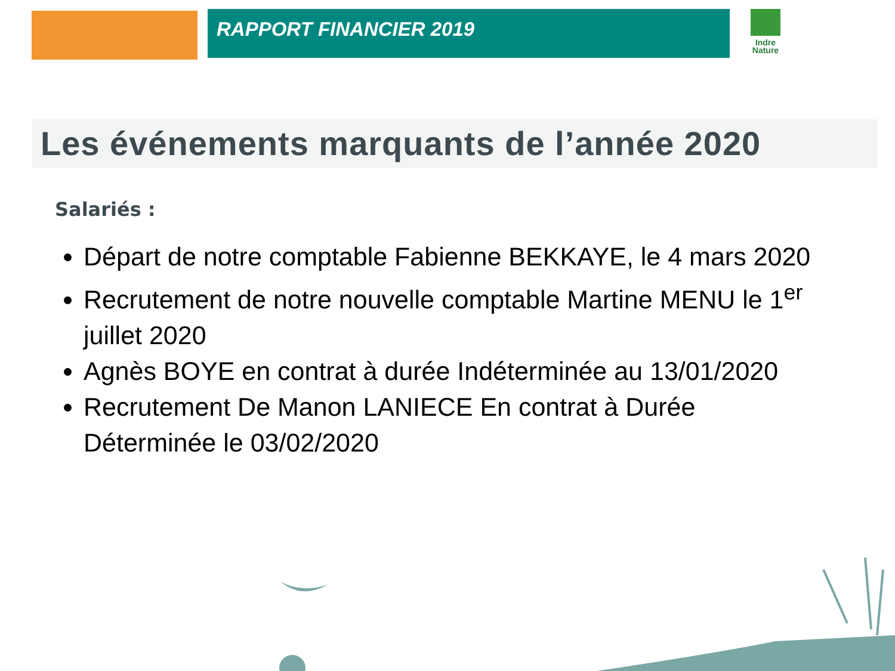RAPPORT FINANCIER 2019
Indre
Nature
Les événements marquants de l’année 2020
Salariés :
Départ de notre comptable Fabienne BEKKAYE, le 4 mars 2020
Recrutement de notre nouvelle comptable Martine MENU le 1<sup>er</sup> juillet 2020
Agnès BOYE en contrat à durée Indéterminée au 13/01/2020
Recrutement De Manon LANIECE En contrat à Durée Déterminée le 03/02/2020